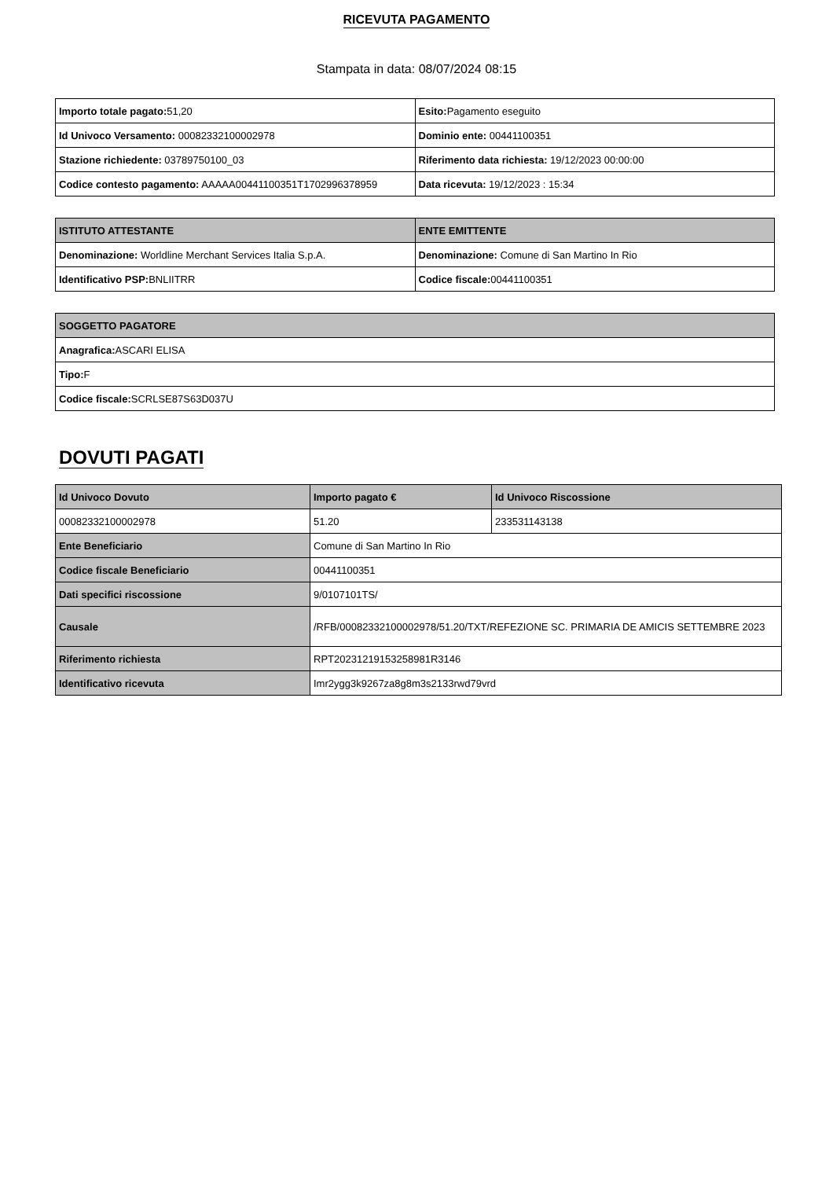RICEVUTA PAGAMENTO
Stampata in data: 08/07/2024 08:15
| Importo totale pagato: 51,20 | Esito: Pagamento eseguito |
| Id Univoco Versamento: 00082332100002978 | Dominio ente: 00441100351 |
| Stazione richiedente: 03789750100_03 | Riferimento data richiesta: 19/12/2023 00:00:00 |
| Codice contesto pagamento: AAAAA00441100351T1702996378959 | Data ricevuta: 19/12/2023 : 15:34 |
| ISTITUTO ATTESTANTE | ENTE EMITTENTE |
| --- | --- |
| Denominazione: Worldline Merchant Services Italia S.p.A. | Denominazione: Comune di San Martino In Rio |
| Identificativo PSP: BNLIITRR | Codice fiscale: 00441100351 |
| SOGGETTO PAGATORE |
| --- |
| Anagrafica: ASCARI ELISA |
| Tipo: F |
| Codice fiscale: SCRLSE87S63D037U |
DOVUTI PAGATI
| Id Univoco Dovuto | Importo pagato € | Id Univoco Riscossione |
| --- | --- | --- |
| 00082332100002978 | 51.20 | 233531143138 |
| Ente Beneficiario | Comune di San Martino In Rio | |
| Codice fiscale Beneficiario | 00441100351 | |
| Dati specifici riscossione | 9/0107101TS/ | |
| Causale | /RFB/00082332100002978/51.20/TXT/REFEZIONE SC. PRIMARIA DE AMICIS SETTEMBRE 2023 | |
| Riferimento richiesta | RPT20231219153258981R3146 | |
| Identificativo ricevuta | Imr2ygg3k9267za8g8m3s2133rwd79vrd | |